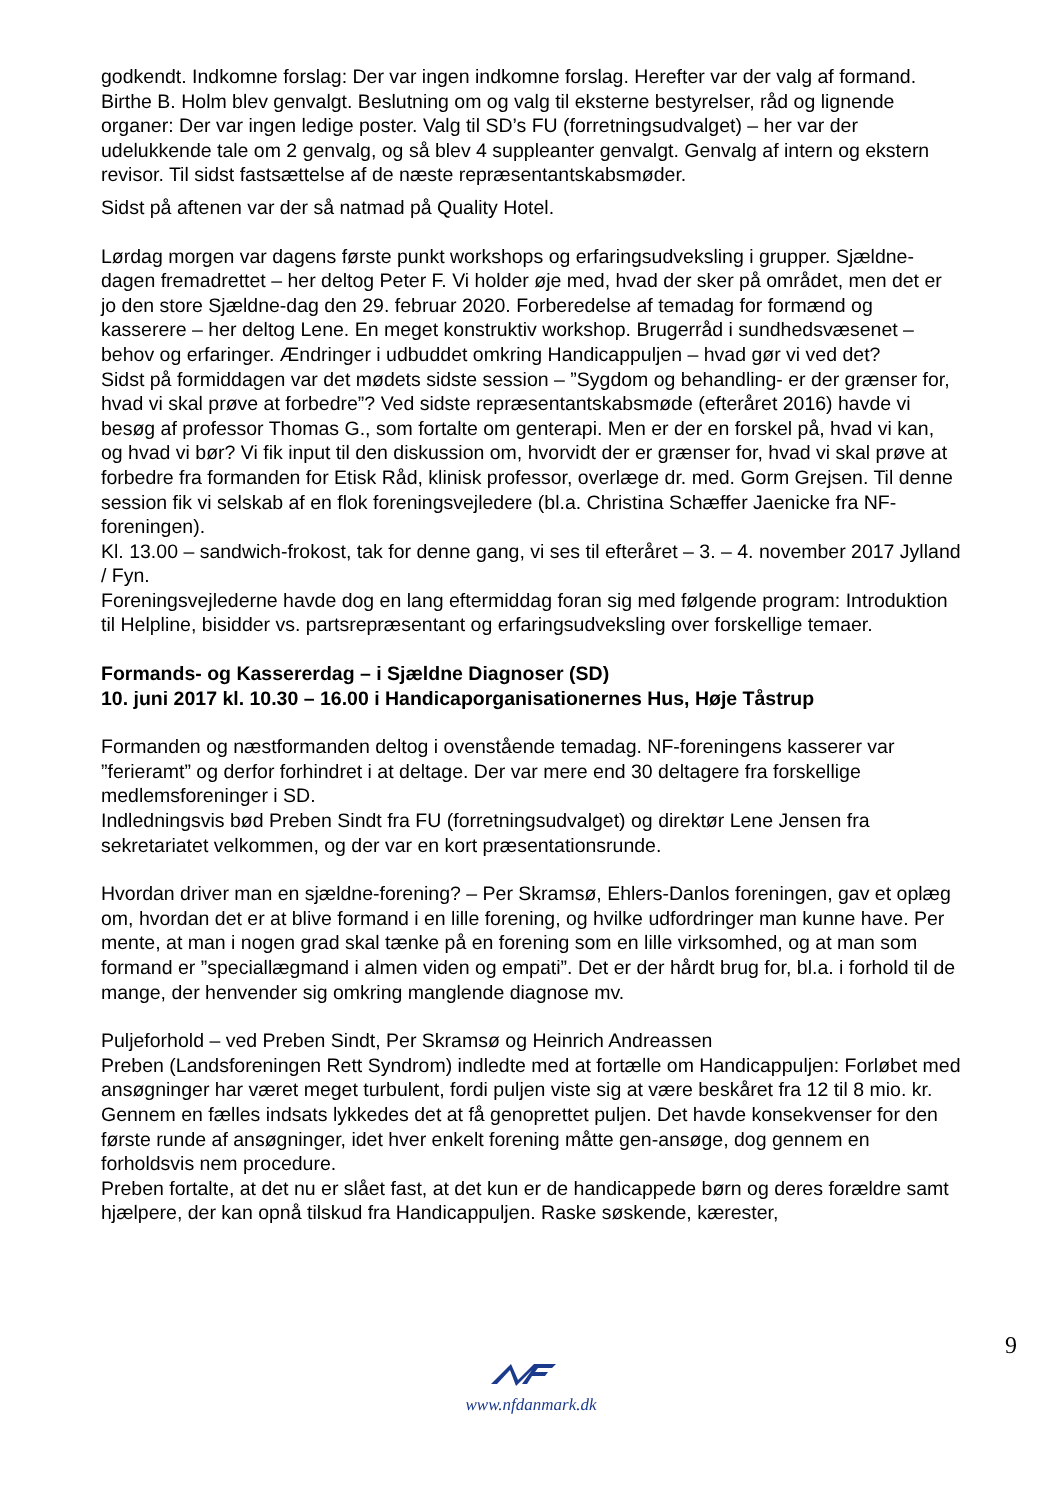godkendt. Indkomne forslag: Der var ingen indkomne forslag. Herefter var der valg af formand. Birthe B. Holm blev genvalgt. Beslutning om og valg til eksterne bestyrelser, råd og lignende organer: Der var ingen ledige poster. Valg til SD’s FU (forretningsudvalget) – her var der udelukkende tale om 2 genvalg, og så blev 4 suppleanter genvalgt. Genvalg af intern og ekstern revisor. Til sidst fastsættelse af de næste repræsentantskabsmøder.
Sidst på aftenen var der så natmad på Quality Hotel.
Lørdag morgen var dagens første punkt workshops og erfaringsudveksling i grupper. Sjældne-dagen fremadrettet – her deltog Peter F. Vi holder øje med, hvad der sker på området, men det er jo den store Sjældne-dag den 29. februar 2020. Forberedelse af temadag for formænd og kasserere – her deltog Lene. En meget konstruktiv workshop. Brugerråd i sundhedsvæsenet – behov og erfaringer. Ændringer i udbuddet omkring Handicappuljen – hvad gør vi ved det?
Sidst på formiddagen var det mødets sidste session – ”Sygdom og behandling- er der grænser for, hvad vi skal prøve at forbedre”? Ved sidste repræsentantskabsmøde (efteråret 2016) havde vi besøg af professor Thomas G., som fortalte om genterapi. Men er der en forskel på, hvad vi kan, og hvad vi bør? Vi fik input til den diskussion om, hvorvidt der er grænser for, hvad vi skal prøve at forbedre fra formanden for Etisk Råd, klinisk professor, overlæge dr. med. Gorm Grejsen. Til denne session fik vi selskab af en flok foreningsvejledere (bl.a. Christina Schæffer Jaenicke fra NF-foreningen).
Kl. 13.00 – sandwich-frokost, tak for denne gang, vi ses til efteråret – 3. – 4. november 2017 Jylland / Fyn.
Foreningsvejlederne havde dog en lang eftermiddag foran sig med følgende program: Introduktion til Helpline, bisidder vs. partsrepræsentant og erfaringsudveksling over forskellige temaer.
Formands- og Kassererdag – i Sjældne Diagnoser (SD)
10. juni 2017 kl. 10.30 – 16.00 i Handicaporganisationernes Hus, Høje Tåstrup
Formanden og næstformanden deltog i ovenstående temadag. NF-foreningens kasserer var ”ferieramt” og derfor forhindret i at deltage. Der var mere end 30 deltagere fra forskellige medlemsforeninger i SD.
Indledningsvis bød Preben Sindt fra FU (forretningsudvalget) og direktør Lene Jensen fra sekretariatet velkommen, og der var en kort præsentationsrunde.
Hvordan driver man en sjældne-forening? – Per Skramsø, Ehlers-Danlos foreningen, gav et oplæg om, hvordan det er at blive formand i en lille forening, og hvilke udfordringer man kunne have. Per mente, at man i nogen grad skal tænke på en forening som en lille virksomhed, og at man som formand er ”speciallægmand i almen viden og empati”. Det er der hårdt brug for, bl.a. i forhold til de mange, der henvender sig omkring manglende diagnose mv.
Puljeforhold – ved Preben Sindt, Per Skramsø og Heinrich Andreassen
Preben (Landsforeningen Rett Syndrom) indledte med at fortælle om Handicappuljen: Forløbet med ansøgninger har været meget turbulent, fordi puljen viste sig at være beskåret fra 12 til 8 mio. kr. Gennem en fælles indsats lykkedes det at få genoprettet puljen. Det havde konsekvenser for den første runde af ansøgninger, idet hver enkelt forening måtte gen-ansøge, dog gennem en forholdsvis nem procedure.
Preben fortalte, at det nu er slået fast, at det kun er de handicappede børn og deres forældre samt hjælpere, der kan opnå tilskud fra Handicappuljen. Raske søskende, kærester,
9
www.nfdanmark.dk